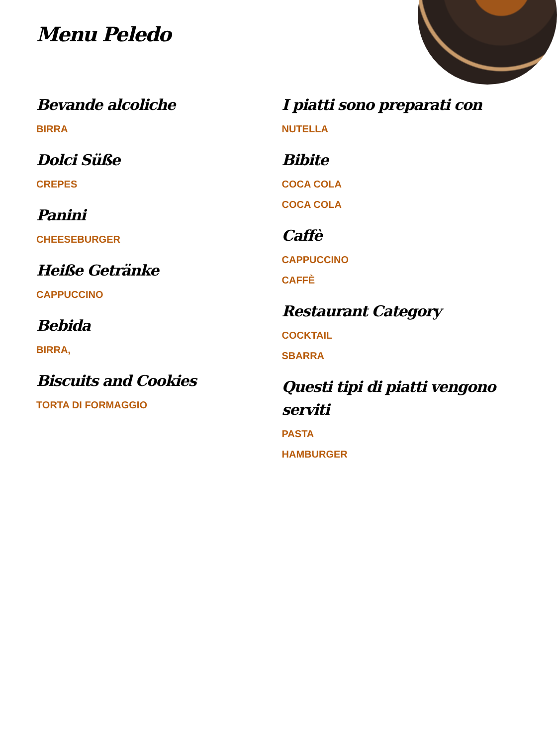Menu Peledo
Bevande alcoliche
BIRRA
Dolci Süße
CREPES
Panini
CHEESEBURGER
Heiße Getränke
CAPPUCCINO
Bebida
BIRRA,
Biscuits and Cookies
TORTA DI FORMAGGIO
I piatti sono preparati con
NUTELLA
Bibite
COCA COLA
COCA COLA
Caffè
CAPPUCCINO
CAFFÈ
Restaurant Category
COCKTAIL
SBARRA
Questi tipi di piatti vengono serviti
PASTA
HAMBURGER